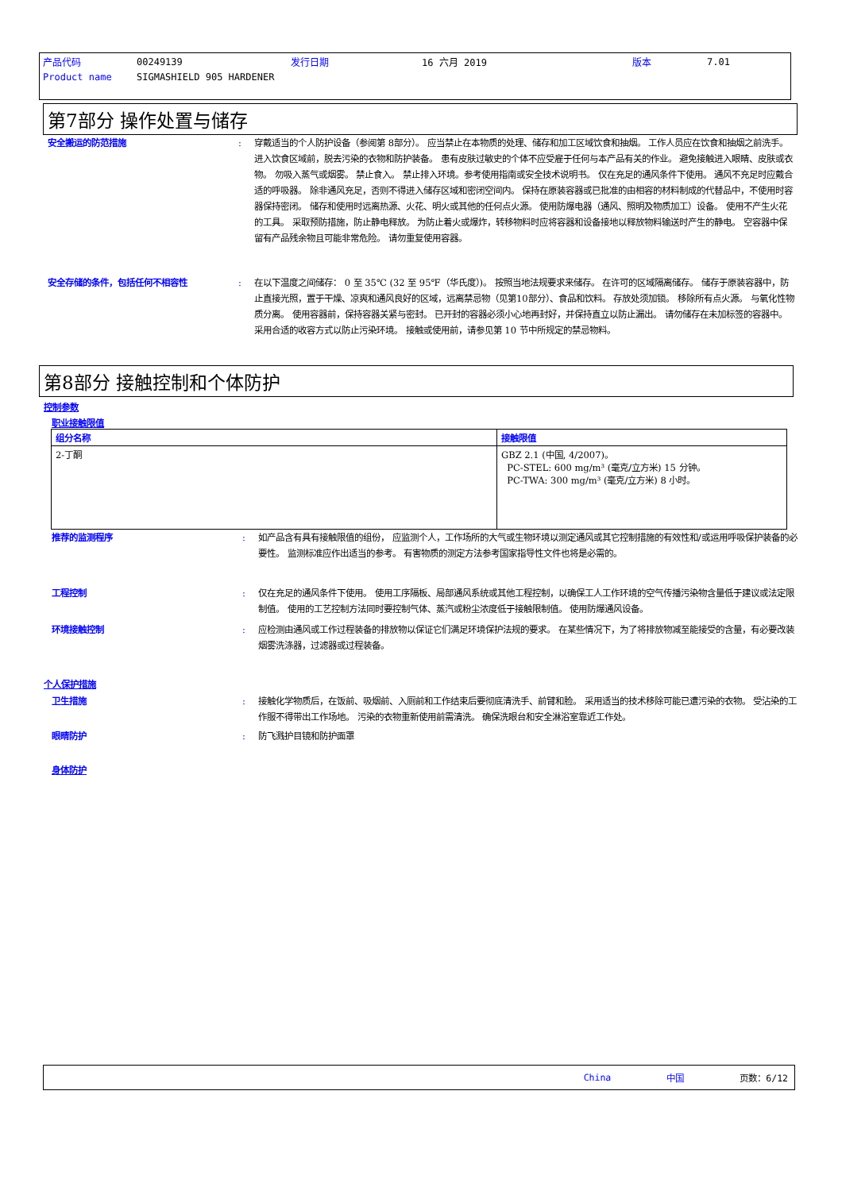| 产品代码 | 00249139 | 发行日期 | 16 六月 2019 | 版本 | 7.01 |
| Product name | SIGMASHIELD 905 HARDENER | | | | |
第7部分 操作处置与储存
安全搬运的防范措施 : 穿戴适当的个人防护设备（参阅第 8部分）。 应当禁止在本物质的处理、储存和加工区域饮食和抽烟。 工作人员应在饮食和抽烟之前洗手。 进入饮食区域前，脱去污染的衣物和防护装备。 患有皮肤过敏史的个体不应受雇于任何与本产品有关的作业。 避免接触进入眼睛、皮肤或衣物。 勿吸入蒸气或烟雾。 禁止食入。 禁止排入环境。参考使用指南或安全技术说明书。 仅在充足的通风条件下使用。 通风不充足时应戴合适的呼吸器。 除非通风充足，否则不得进入储存区域和密闭空间内。 保持在原装容器或已批准的由相容的材料制成的代替品中，不使用时容器保持密闭。 储存和使用时远离热源、火花、明火或其他的任何点火源。 使用防爆电器（通风、照明及物质加工）设备。 使用不产生火花的工具。 采取预防措施，防止静电释放。 为防止着火或爆炸，转移物料时应将容器和设备接地以释放物料输送时产生的静电。 空容器中保留有产品残余物且可能非常危险。 请勿重复使用容器。
安全存储的条件，包括任何不相容性 : 在以下温度之间储存： 0 至 35℃ (32 至 95℉（华氏度）)。 按照当地法规要求来储存。 在许可的区域隔离储存。 储存于原装容器中，防止直接光照，置于干燥、凉爽和通风良好的区域，远离禁忌物（见第10部分）、食品和饮料。 存放处须加锁。 移除所有点火源。 与氧化性物质分离。 使用容器前，保持容器关紧与密封。 已开封的容器必须小心地再封好，并保持直立以防止漏出。 请勿储存在未加标签的容器中。 采用合适的收容方式以防止污染环境。 接触或使用前，请参见第 10 节中所规定的禁忌物料。
第8部分 接触控制和个体防护
控制参数
职业接触限值
| 组分名称 | 接触限值 |
| --- | --- |
| 2-丁酮 | GBZ 2.1 (中国, 4/2007)。 PC-STEL: 600 mg/m³ (毫克/立方米) 15 分钟。 PC-TWA: 300 mg/m³ (毫克/立方米) 8 小时。 |
推荐的监测程序 : 如产品含有具有接触限值的组份， 应监测个人，工作场所的大气或生物环境以测定通风或其它控制措施的有效性和/或运用呼吸保护装备的必要性。 监测标准应作出适当的参考。 有害物质的测定方法参考国家指导性文件也将是必需的。
工程控制 : 仅在充足的通风条件下使用。 使用工序隔板、局部通风系统或其他工程控制，以确保工人工作环境的空气传播污染物含量低于建议或法定限制值。 使用的工艺控制方法同时要控制气体、蒸汽或粉尘浓度低于接触限制值。 使用防爆通风设备。
环境接触控制 : 应检测由通风或工作过程装备的排放物以保证它们满足环境保护法规的要求。 在某些情况下，为了将排放物减至能接受的含量，有必要改装烟雾洗涤器，过滤器或过程装备。
个人保护措施
卫生措施 : 接触化学物质后，在饭前、吸烟前、入厕前和工作结束后要彻底清洗手、前臂和脸。 采用适当的技术移除可能已遭污染的衣物。 受沾染的工作服不得带出工作场地。 污染的衣物重新使用前需清洗。 确保洗眼台和安全淋浴室靠近工作处。
眼睛防护 : 防飞溅护目镜和防护面罩
身体防护
China 中国 页数：6/12